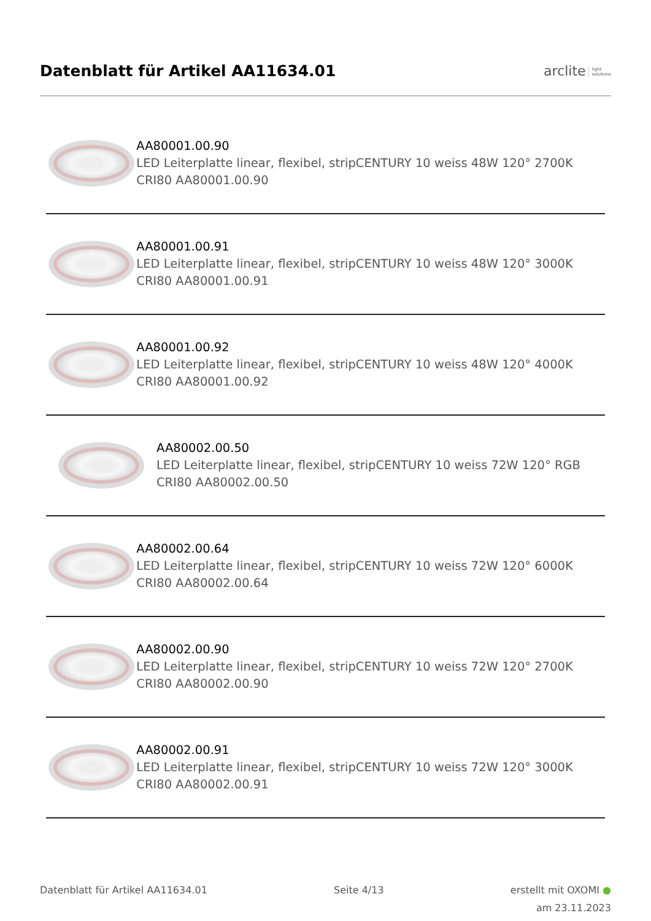Datenblatt für Artikel AA11634.01
arclite light
solutions
AA80001.00.90
LED Leiterplatte linear, flexibel, stripCENTURY 10 weiss 48W 120° 2700K CRI80 AA80001.00.90
AA80001.00.91
LED Leiterplatte linear, flexibel, stripCENTURY 10 weiss 48W 120° 3000K CRI80 AA80001.00.91
AA80001.00.92
LED Leiterplatte linear, flexibel, stripCENTURY 10 weiss 48W 120° 4000K CRI80 AA80001.00.92
AA80002.00.50
LED Leiterplatte linear, flexibel, stripCENTURY 10 weiss 72W 120° RGB
CRI80 AA80002.00.50
AA80002.00.64
LED Leiterplatte linear, flexibel, stripCENTURY 10 weiss 72W 120° 6000K CRI80 AA80002.00.64
AA80002.00.90
LED Leiterplatte linear, flexibel, stripCENTURY 10 weiss 72W 120° 2700K CRI80 AA80002.00.90
AA80002.00.91
LED Leiterplatte linear, flexibel, stripCENTURY 10 weiss 72W 120° 3000K CRI80 AA80002.00.91
Datenblatt für Artikel AA11634.01
Seite 4/13 erstellt mit OXOMI ●
am 23.11.2023